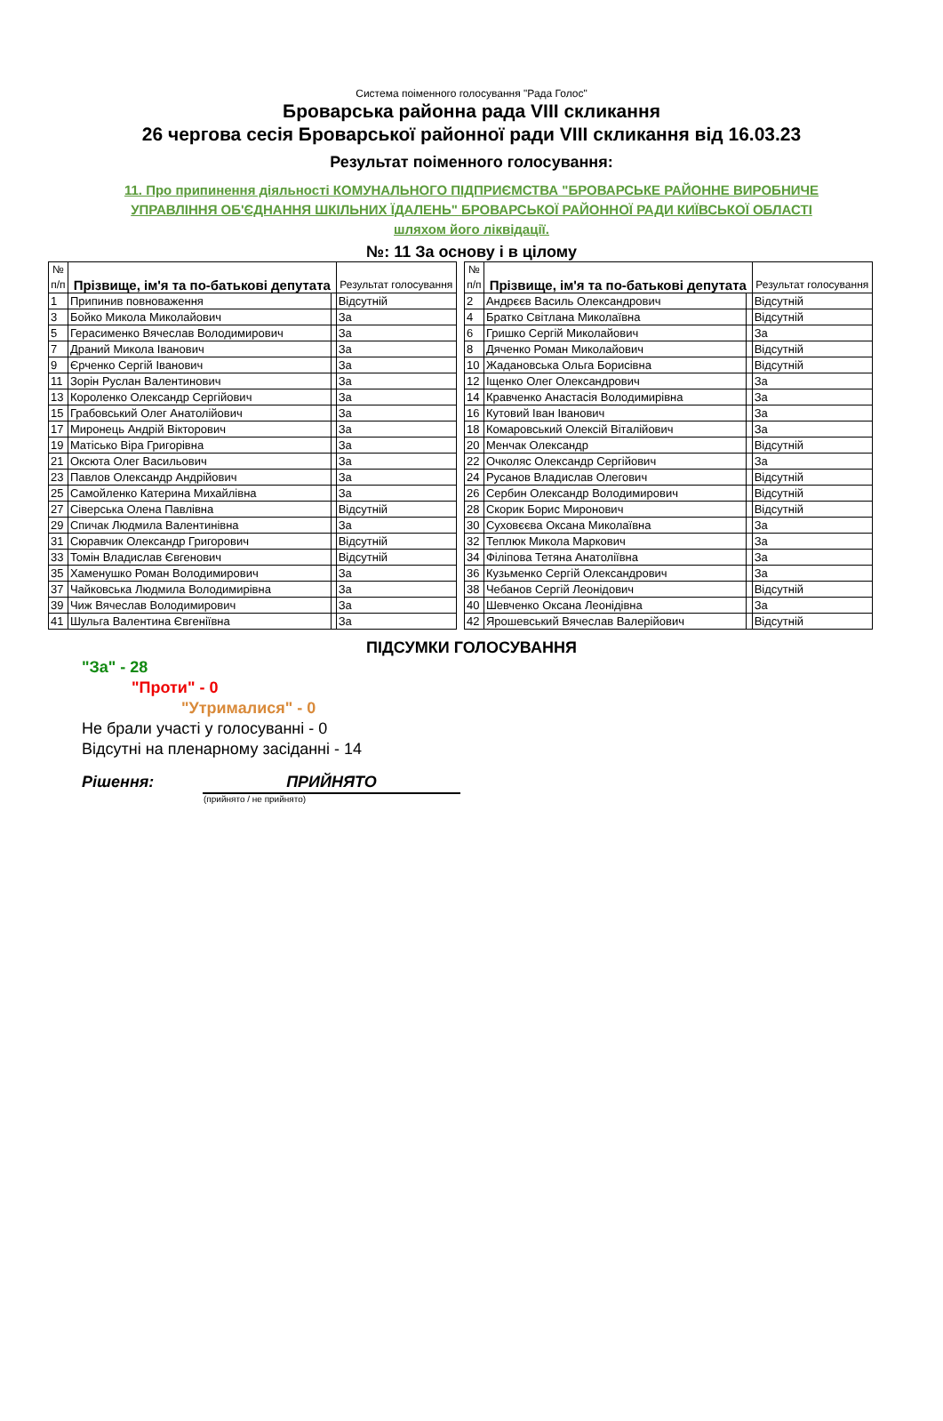Система поіменного голосування "Рада Голос"
Броварська районна рада VIII скликання
26 чергова сесія Броварської районної ради VIII скликання від 16.03.23
Результат поіменного голосування:
11. Про припинення діяльності КОМУНАЛЬНОГО ПІДПРИЄМСТВА "БРОВАРСЬКЕ РАЙОННЕ ВИРОБНИЧЕ
УПРАВЛІННЯ ОБ'ЄДНАННЯ ШКІЛЬНИХ ЇДАЛЕНЬ" БРОВАРСЬКОЇ РАЙОННОЇ РАДИ КИЇВСЬКОЇ ОБЛАСТІ
шляхом його ліквідації.
№: 11 За основу і в цілому
| № п/п | Прізвище, ім'я та по-батькові депутата | | Результат голосування |
| --- | --- | --- | --- |
| 1 | Припинив повноваження | | Відсутній |
| 3 | Бойко Микола Миколайович | | За |
| 5 | Герасименко Вячеслав Володимирович | | За |
| 7 | Драний Микола Іванович | | За |
| 9 | Єрченко Сергій Іванович | | За |
| 11 | Зорін Руслан Валентинович | | За |
| 13 | Короленко Олександр Сергійович | | За |
| 15 | Грабовський Олег Анатолійович | | За |
| 17 | Миронець Андрій Вікторович | | За |
| 19 | Матісько Віра Григорівна | | За |
| 21 | Оксюта Олег Васильович | | За |
| 23 | Павлов Олександр Андрійович | | За |
| 25 | Самойленко Катерина Михайлівна | | За |
| 27 | Сіверська Олена Павлівна | | Відсутній |
| 29 | Спичак Людмила Валентинівна | | За |
| 31 | Сюравчик Олександр Григорович | | Відсутній |
| 33 | Томін Владислав Євгенович | | Відсутній |
| 35 | Хаменушко Роман Володимирович | | За |
| 37 | Чайковська Людмила Володимирівна | | За |
| 39 | Чиж Вячеслав Володимирович | | За |
| 41 | Шульга Валентина Євгеніївна | | За |
| № п/п | Прізвище, ім'я та по-батькові депутата | | Результат голосування |
| --- | --- | --- | --- |
| 2 | Андрєєв Василь Олександрович | | Відсутній |
| 4 | Братко Світлана Миколаївна | | Відсутній |
| 6 | Гришко Сергій Миколайович | | За |
| 8 | Дяченко Роман Миколайович | | Відсутній |
| 10 | Жадановська Ольга Борисівна | | Відсутній |
| 12 | Іщенко Олег Олександрович | | За |
| 14 | Кравченко Анастасія Володимирівна | | За |
| 16 | Кутовий Іван Іванович | | За |
| 18 | Комаровський Олексій Віталійович | | За |
| 20 | Менчак Олександр | | Відсутній |
| 22 | Очколяс Олександр Сергійович | | За |
| 24 | Русанов Владислав Олегович | | Відсутній |
| 26 | Сербин Олександр Володимирович | | Відсутній |
| 28 | Скорик Борис Миронович | | Відсутній |
| 30 | Суховєєва Оксана Миколаївна | | За |
| 32 | Теплюк Микола Маркович | | За |
| 34 | Філіпова Тетяна Анатоліївна | | За |
| 36 | Кузьменко Сергій Олександрович | | За |
| 38 | Чебанов Сергій Леонідович | | Відсутній |
| 40 | Шевченко Оксана Леонідівна | | За |
| 42 | Ярошевський Вячеслав Валерійович | | Відсутній |
ПІДСУМКИ ГОЛОСУВАННЯ
"За" - 28
"Проти" - 0
"Утрималися" - 0
Не брали участі у голосуванні - 0
Відсутні на пленарному засіданні - 14
Рішення: ПРИЙНЯТО
(прийнято / не прийнято)